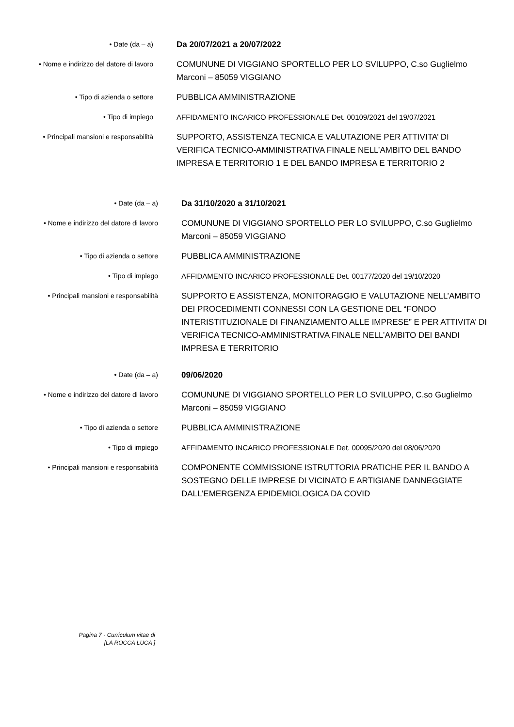• Date (da – a)
Da 20/07/2021 a 20/07/2022
• Nome e indirizzo del datore di lavoro
COMUNUNE DI VIGGIANO SPORTELLO PER LO SVILUPPO, C.so Guglielmo Marconi – 85059 VIGGIANO
• Tipo di azienda o settore
PUBBLICA AMMINISTRAZIONE
• Tipo di impiego
AFFIDAMENTO INCARICO PROFESSIONALE Det. 00109/2021 del 19/07/2021
• Principali mansioni e responsabilità
SUPPORTO, ASSISTENZA TECNICA E VALUTAZIONE PER ATTIVITA’ DI VERIFICA TECNICO-AMMINISTRATIVA FINALE NELL’AMBITO DEL BANDO IMPRESA E TERRITORIO 1 E DEL BANDO IMPRESA E TERRITORIO 2
• Date (da – a)
Da 31/10/2020 a 31/10/2021
• Nome e indirizzo del datore di lavoro
COMUNUNE DI VIGGIANO SPORTELLO PER LO SVILUPPO, C.so Guglielmo Marconi – 85059 VIGGIANO
• Tipo di azienda o settore
PUBBLICA AMMINISTRAZIONE
• Tipo di impiego
AFFIDAMENTO INCARICO PROFESSIONALE Det. 00177/2020 del 19/10/2020
• Principali mansioni e responsabilità
SUPPORTO E ASSISTENZA, MONITORAGGIO E VALUTAZIONE NELL’AMBITO DEI PROCEDIMENTI CONNESSI CON LA GESTIONE DEL “FONDO INTERISTITUZIONALE DI FINANZIAMENTO ALLE IMPRESE” E PER ATTIVITA’ DI VERIFICA TECNICO-AMMINISTRATIVA FINALE NELL’AMBITO DEI BANDI IMPRESA E TERRITORIO
• Date (da – a)
09/06/2020
• Nome e indirizzo del datore di lavoro
COMUNUNE DI VIGGIANO SPORTELLO PER LO SVILUPPO, C.so Guglielmo Marconi – 85059 VIGGIANO
• Tipo di azienda o settore
PUBBLICA AMMINISTRAZIONE
• Tipo di impiego
AFFIDAMENTO INCARICO PROFESSIONALE Det. 00095/2020 del 08/06/2020
• Principali mansioni e responsabilità
COMPONENTE COMMISSIONE ISTRUTTORIA PRATICHE PER IL BANDO A SOSTEGNO DELLE IMPRESE DI VICINATO E ARTIGIANE DANNEGGIATE DALL’EMERGENZA EPIDEMIOLOGICA DA COVID
Pagina 7 - Curriculum vitae di
[LA ROCCA LUCA ]